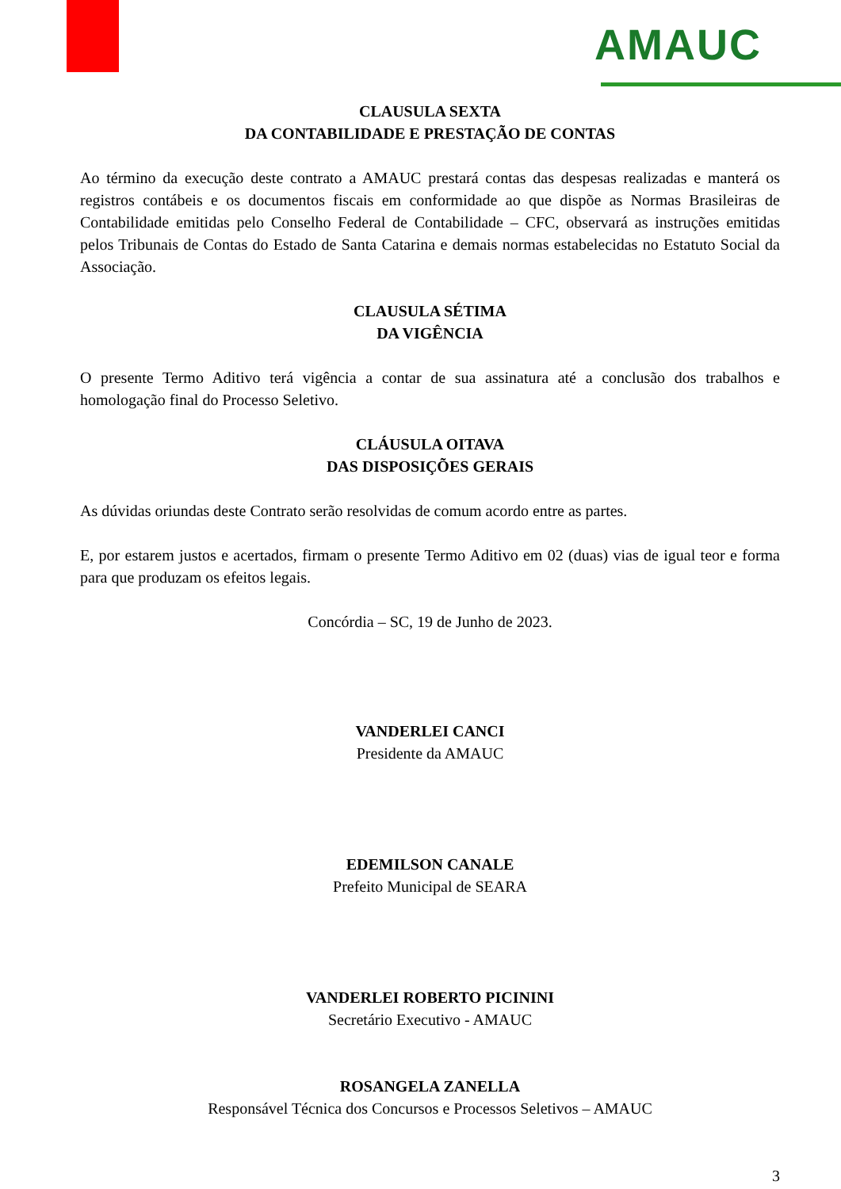AMAUC
CLAUSULA SEXTA
DA CONTABILIDADE E PRESTAÇÃO DE CONTAS
Ao término da execução deste contrato a AMAUC prestará contas das despesas realizadas e manterá os registros contábeis e os documentos fiscais em conformidade ao que dispõe as Normas Brasileiras de Contabilidade emitidas pelo Conselho Federal de Contabilidade – CFC, observará as instruções emitidas pelos Tribunais de Contas do Estado de Santa Catarina e demais normas estabelecidas no Estatuto Social da Associação.
CLAUSULA SÉTIMA
DA VIGÊNCIA
O presente Termo Aditivo terá vigência a contar de sua assinatura até a conclusão dos trabalhos e homologação final do Processo Seletivo.
CLÁUSULA OITAVA
DAS DISPOSIÇÕES GERAIS
As dúvidas oriundas deste Contrato serão resolvidas de comum acordo entre as partes.
E, por estarem justos e acertados, firmam o presente Termo Aditivo em 02 (duas) vias de igual teor e forma para que produzam os efeitos legais.
Concórdia – SC, 19 de Junho de 2023.
VANDERLEI CANCI
Presidente da AMAUC
EDEMILSON CANALE
Prefeito Municipal de SEARA
VANDERLEI ROBERTO PICININI
Secretário Executivo - AMAUC
ROSANGELA ZANELLA
Responsável Técnica dos Concursos e Processos Seletivos – AMAUC
3